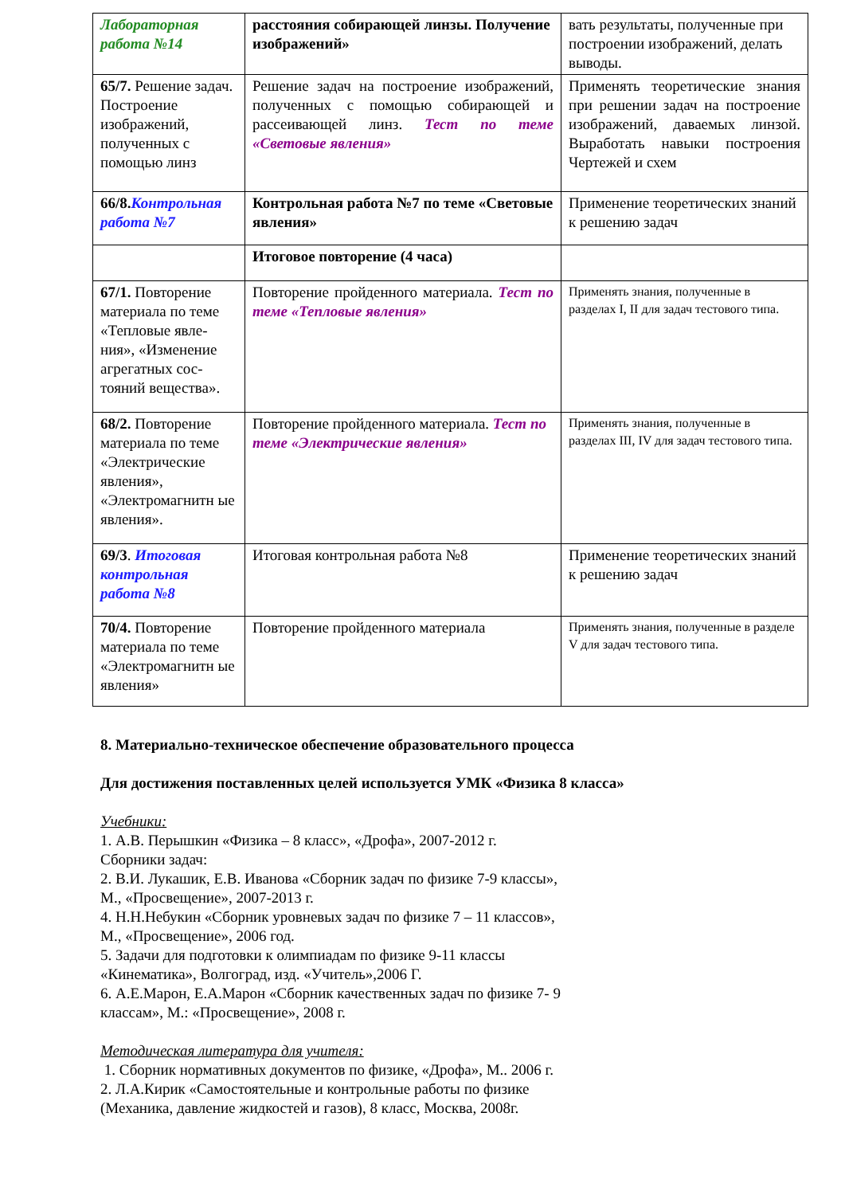| Лабораторная работа №14 | расстояния собирающей линзы. Получение изображений» | вать результаты, полученные при построении изображений, делать выводы. |
| 65/7. Решение задач. Построение изображений, полученных с помощью линз | Решение задач на построение изображений, полученных с помощью собирающей и рассеивающей линз. Тест по теме «Световые явления» | Применять теоретические знания при решении задач на построение изображений, даваемых линзой. Выработать навыки построения Чертежей и схем |
| 66/8. Контрольная работа №7 | Контрольная работа №7 по теме «Световые явления» | Применение теоретических знаний к решению задач |
| | Итоговое повторение (4 часа) | |
| 67/1. Повторение материала по теме «Тепловые явле-ния», «Изменение агрегатных сос-тояний вещества». | Повторение пройденного материала. Тест по теме «Тепловые явления» | Применять знания, полученные в разделах I, II для задач тестового типа. |
| 68/2. Повторение материала по теме «Электрические явления», «Электромагнитн ые явления». | Повторение пройденного материала. Тест по теме «Электрические явления» | Применять знания, полученные в разделах III, IV для задач тестового типа. |
| 69/3 . Итоговая контрольная работа №8 | Итоговая контрольная работа №8 | Применение теоретических знаний к решению задач |
| 70/4. Повторение материала по теме «Электромагнитн ые явления» | Повторение пройденного материала | Применять знания, полученные в разделе V для задач тестового типа. |
8. Материально-техническое обеспечение образовательного процесса
Для достижения поставленных целей используется УМК «Физика 8 класса»
Учебники:
1. А.В. Перышкин «Физика – 8 класс», «Дрофа», 2007-2012 г.
Сборники задач:
2. В.И. Лукашик, Е.В. Иванова «Сборник задач по физике 7-9 классы»,
М., «Просвещение», 2007-2013 г.
4. Н.Н.Небукин «Сборник уровневых задач по физике 7 – 11 классов»,
М., «Просвещение», 2006 год.
5. Задачи для подготовки к олимпиадам по физике 9-11 классы
«Кинематика», Волгоград, изд. «Учитель»,2006 Г.
6. А.Е.Марон, Е.А.Марон «Сборник качественных задач по физике 7- 9
классам», М.: «Просвещение», 2008 г.
Методическая литература для учителя:
1. Сборник нормативных документов по физике, «Дрофа», М.. 2006 г.
2. Л.А.Кирик «Самостоятельные и контрольные работы по физике
(Механика, давление жидкостей и газов), 8 класс, Москва, 2008г.